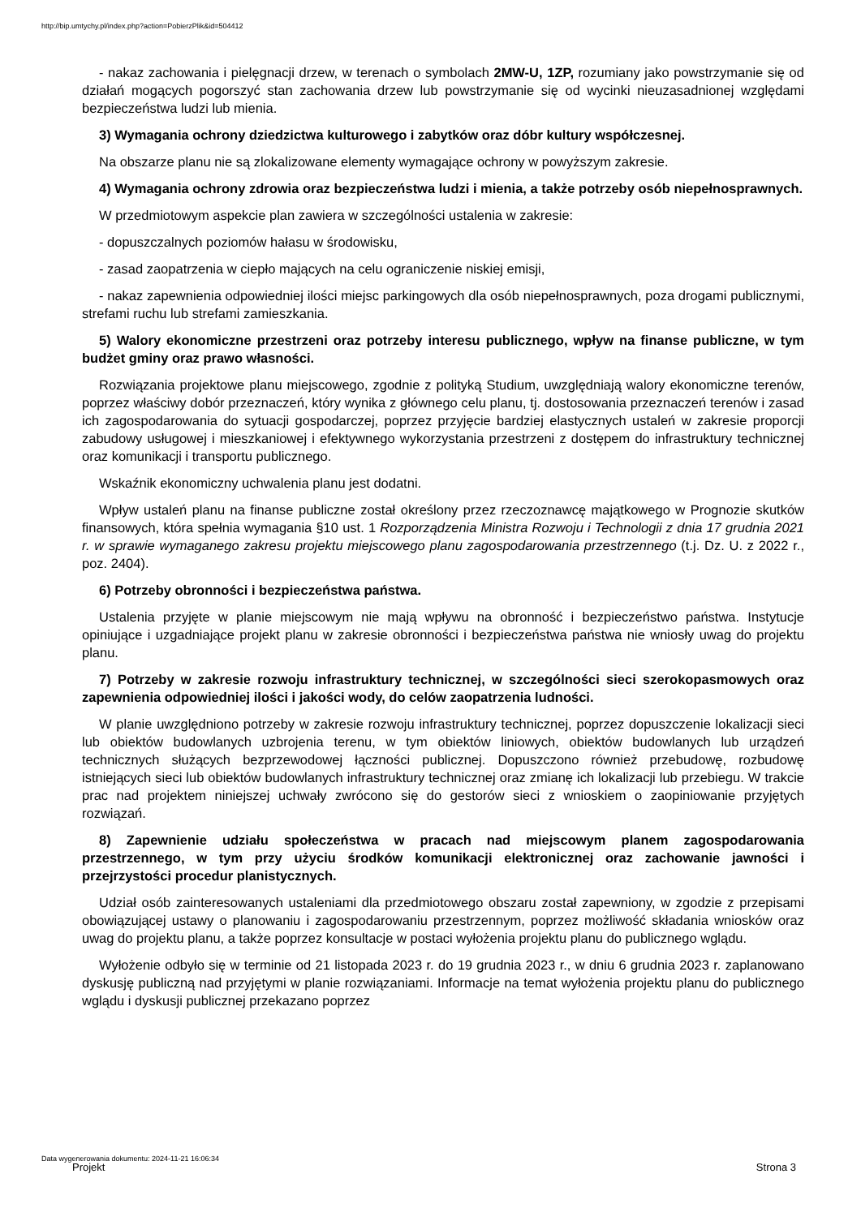http://bip.umtychy.pl/index.php?action=PobierzPlik&id=504412
- nakaz zachowania i pielęgnacji drzew, w terenach o symbolach 2MW-U, 1ZP, rozumiany jako powstrzymanie się od działań mogących pogorszyć stan zachowania drzew lub powstrzymanie się od wycinki nieuzasadnionej względami bezpieczeństwa ludzi lub mienia.
3) Wymagania ochrony dziedzictwa kulturowego i zabytków oraz dóbr kultury współczesnej.
Na obszarze planu nie są zlokalizowane elementy wymagające ochrony w powyższym zakresie.
4) Wymagania ochrony zdrowia oraz bezpieczeństwa ludzi i mienia, a także potrzeby osób niepełnosprawnych.
W przedmiotowym aspekcie plan zawiera w szczególności ustalenia w zakresie:
- dopuszczalnych poziomów hałasu w środowisku,
- zasad zaopatrzenia w ciepło mających na celu ograniczenie niskiej emisji,
- nakaz zapewnienia odpowiedniej ilości miejsc parkingowych dla osób niepełnosprawnych, poza drogami publicznymi, strefami ruchu lub strefami zamieszkania.
5) Walory ekonomiczne przestrzeni oraz potrzeby interesu publicznego, wpływ na finanse publiczne, w tym budżet gminy oraz prawo własności.
Rozwiązania projektowe planu miejscowego, zgodnie z polityką Studium, uwzględniają walory ekonomiczne terenów, poprzez właściwy dobór przeznaczeń, który wynika z głównego celu planu, tj. dostosowania przeznaczeń terenów i zasad ich zagospodarowania do sytuacji gospodarczej, poprzez przyjęcie bardziej elastycznych ustaleń w zakresie proporcji zabudowy usługowej i mieszkaniowej i efektywnego wykorzystania przestrzeni z dostępem do infrastruktury technicznej oraz komunikacji i transportu publicznego.
Wskaźnik ekonomiczny uchwalenia planu jest dodatni.
Wpływ ustaleń planu na finanse publiczne został określony przez rzeczoznawcę majątkowego w Prognozie skutków finansowych, która spełnia wymagania §10 ust. 1 Rozporządzenia Ministra Rozwoju i Technologii z dnia 17 grudnia 2021 r. w sprawie wymaganego zakresu projektu miejscowego planu zagospodarowania przestrzennego (t.j. Dz. U. z 2022 r., poz. 2404).
6) Potrzeby obronności i bezpieczeństwa państwa.
Ustalenia przyjęte w planie miejscowym nie mają wpływu na obronność i bezpieczeństwo państwa. Instytucje opiniujące i uzgadniające projekt planu w zakresie obronności i bezpieczeństwa państwa nie wniosły uwag do projektu planu.
7) Potrzeby w zakresie rozwoju infrastruktury technicznej, w szczególności sieci szerokopasmowych oraz zapewnienia odpowiedniej ilości i jakości wody, do celów zaopatrzenia ludności.
W planie uwzględniono potrzeby w zakresie rozwoju infrastruktury technicznej, poprzez dopuszczenie lokalizacji sieci lub obiektów budowlanych uzbrojenia terenu, w tym obiektów liniowych, obiektów budowlanych lub urządzeń technicznych służących bezprzewodowej łączności publicznej. Dopuszczono również przebudowę, rozbudowę istniejących sieci lub obiektów budowlanych infrastruktury technicznej oraz zmianę ich lokalizacji lub przebiegu. W trakcie prac nad projektem niniejszej uchwały zwrócono się do gestorów sieci z wnioskiem o zaopiniowanie przyjętych rozwiązań.
8) Zapewnienie udziału społeczeństwa w pracach nad miejscowym planem zagospodarowania przestrzennego, w tym przy użyciu środków komunikacji elektronicznej oraz zachowanie jawności i przejrzystości procedur planistycznych.
Udział osób zainteresowanych ustaleniami dla przedmiotowego obszaru został zapewniony, w zgodzie z przepisami obowiązującej ustawy o planowaniu i zagospodarowaniu przestrzennym, poprzez możliwość składania wniosków oraz uwag do projektu planu, a także poprzez konsultacje w postaci wyłożenia projektu planu do publicznego wglądu.
Wyłożenie odbyło się w terminie od 21 listopada 2023 r. do 19 grudnia 2023 r., w dniu 6 grudnia 2023 r. zaplanowano dyskusję publiczną nad przyjętymi w planie rozwiązaniami. Informacje na temat wyłożenia projektu planu do publicznego wglądu i dyskusji publicznej przekazano poprzez
Data wygenerowania dokumentu: 2024-11-21 16:06:34
Projekt Strona 3